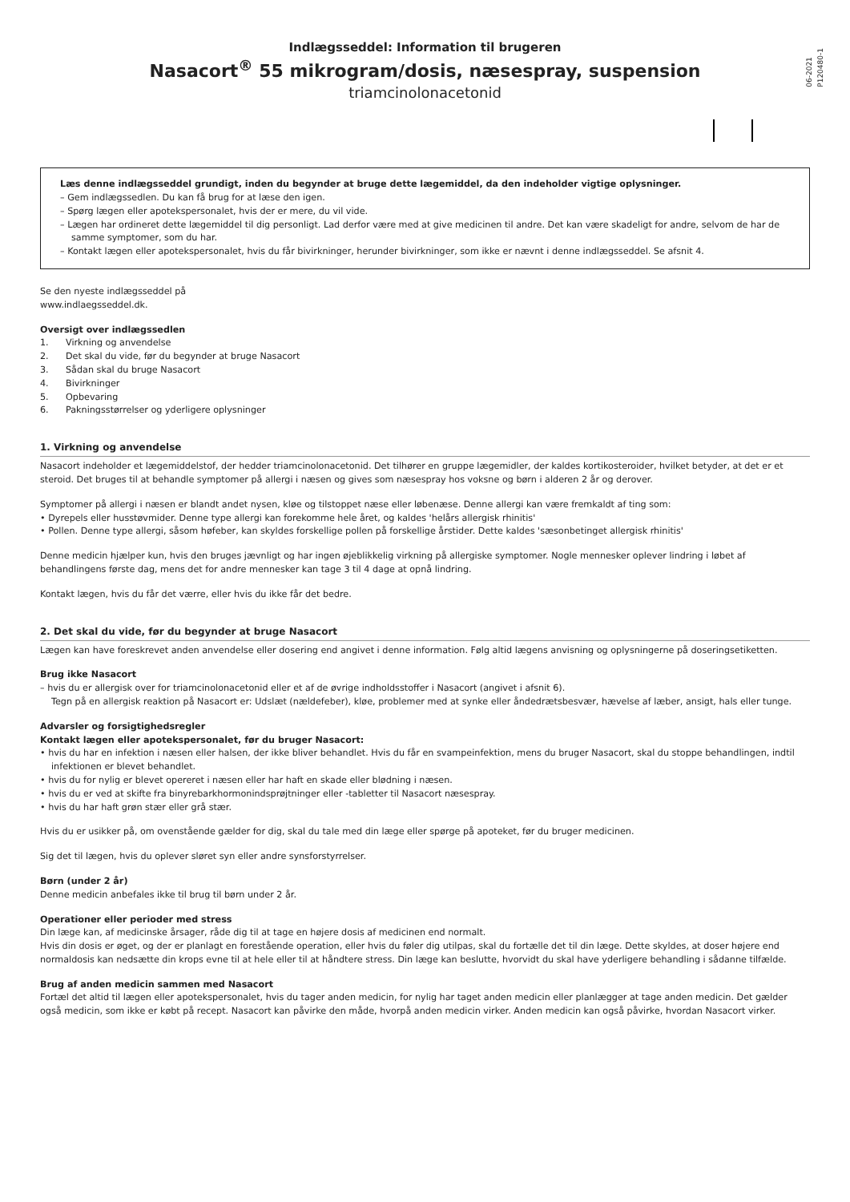06-2021
P120480-1
Indlægsseddel: Information til brugeren
Nasacort<sup>®</sup> 55 mikrogram/dosis, næsespray, suspension
triamcinolonacetonid
Læs denne indlægsseddel grundigt, inden du begynder at bruge dette lægemiddel, da den indeholder vigtige oplysninger.
– Gem indlægssedlen. Du kan få brug for at læse den igen.
– Spørg lægen eller apotekspersonalet, hvis der er mere, du vil vide.
– Lægen har ordineret dette lægemiddel til dig personligt. Lad derfor være med at give medicinen til andre. Det kan være skadeligt for andre, selvom de har de samme symptomer, som du har.
– Kontakt lægen eller apotekspersonalet, hvis du får bivirkninger, herunder bivirkninger, som ikke er nævnt i denne indlægsseddel. Se afsnit 4.
Se den nyeste indlægsseddel på
www.indlaegsseddel.dk.
Oversigt over indlægssedlen
1. Virkning og anvendelse
2. Det skal du vide, før du begynder at bruge Nasacort
3. Sådan skal du bruge Nasacort
4. Bivirkninger
5. Opbevaring
6. Pakningsstørrelser og yderligere oplysninger
1. Virkning og anvendelse
Nasacort indeholder et lægemiddelstof, der hedder triamcinolonacetonid. Det tilhører en gruppe lægemidler, der kaldes kortikosteroider, hvilket betyder, at det er et steroid. Det bruges til at behandle symptomer på allergi i næsen og gives som næsespray hos voksne og børn i alderen 2 år og derover.
Symptomer på allergi i næsen er blandt andet nysen, kløe og tilstoppet næse eller løbenæse. Denne allergi kan være fremkaldt af ting som:
• Dyrepels eller husstøvmider. Denne type allergi kan forekomme hele året, og kaldes 'helårs allergisk rhinitis'
• Pollen. Denne type allergi, såsom høfeber, kan skyldes forskellige pollen på forskellige årstider. Dette kaldes 'sæsonbetinget allergisk rhinitis'
Denne medicin hjælper kun, hvis den bruges jævnligt og har ingen øjeblikkelig virkning på allergiske symptomer. Nogle mennesker oplever lindring i løbet af behandlingens første dag, mens det for andre mennesker kan tage 3 til 4 dage at opnå lindring.
Kontakt lægen, hvis du får det værre, eller hvis du ikke får det bedre.
2. Det skal du vide, før du begynder at bruge Nasacort
Lægen kan have foreskrevet anden anvendelse eller dosering end angivet i denne information. Følg altid lægens anvisning og oplysningerne på doseringsetiketten.
Brug ikke Nasacort
– hvis du er allergisk over for triamcinolonacetonid eller et af de øvrige indholdsstoffer i Nasacort (angivet i afsnit 6).
Tegn på en allergisk reaktion på Nasacort er: Udslæt (nældefeber), kløe, problemer med at synke eller åndedrætsbesvær, hævelse af læber, ansigt, hals eller tunge.
Advarsler og forsigtighedsregler
Kontakt lægen eller apotekspersonalet, før du bruger Nasacort:
• hvis du har en infektion i næsen eller halsen, der ikke bliver behandlet. Hvis du får en svampeinfektion, mens du bruger Nasacort, skal du stoppe behandlingen, indtil infektionen er blevet behandlet.
• hvis du for nylig er blevet opereret i næsen eller har haft en skade eller blødning i næsen.
• hvis du er ved at skifte fra binyrebarkhormonindsprøjtninger eller -tabletter til Nasacort næsespray.
• hvis du har haft grøn stær eller grå stær.
Hvis du er usikker på, om ovenstående gælder for dig, skal du tale med din læge eller spørge på apoteket, før du bruger medicinen.
Sig det til lægen, hvis du oplever sløret syn eller andre synsforstyrrelser.
Børn (under 2 år)
Denne medicin anbefales ikke til brug til børn under 2 år.
Operationer eller perioder med stress
Din læge kan, af medicinske årsager, råde dig til at tage en højere dosis af medicinen end normalt.
Hvis din dosis er øget, og der er planlagt en forestående operation, eller hvis du føler dig utilpas, skal du fortælle det til din læge. Dette skyldes, at doser højere end normaldosis kan nedsætte din krops evne til at hele eller til at håndtere stress. Din læge kan beslutte, hvorvidt du skal have yderligere behandling i sådanne tilfælde.
Brug af anden medicin sammen med Nasacort
Fortæl det altid til lægen eller apotekspersonalet, hvis du tager anden medicin, for nylig har taget anden medicin eller planlægger at tage anden medicin. Det gælder også medicin, som ikke er købt på recept. Nasacort kan påvirke den måde, hvorpå anden medicin virker. Anden medicin kan også påvirke, hvordan Nasacort virker.